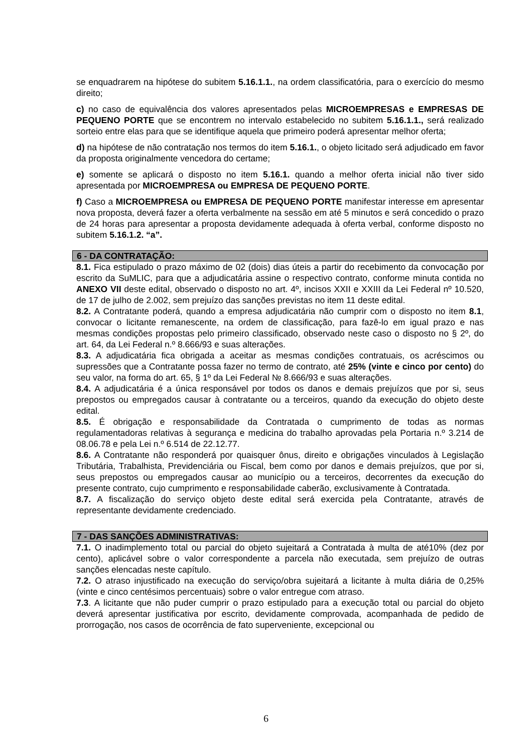se enquadrarem na hipótese do subitem 5.16.1.1., na ordem classificatória, para o exercício do mesmo direito;
c) no caso de equivalência dos valores apresentados pelas MICROEMPRESAS e EMPRESAS DE PEQUENO PORTE que se encontrem no intervalo estabelecido no subitem 5.16.1.1., será realizado sorteio entre elas para que se identifique aquela que primeiro poderá apresentar melhor oferta;
d) na hipótese de não contratação nos termos do item 5.16.1., o objeto licitado será adjudicado em favor da proposta originalmente vencedora do certame;
e) somente se aplicará o disposto no item 5.16.1. quando a melhor oferta inicial não tiver sido apresentada por MICROEMPRESA ou EMPRESA DE PEQUENO PORTE.
f) Caso a MICROEMPRESA ou EMPRESA DE PEQUENO PORTE manifestar interesse em apresentar nova proposta, deverá fazer a oferta verbalmente na sessão em até 5 minutos e será concedido o prazo de 24 horas para apresentar a proposta devidamente adequada à oferta verbal, conforme disposto no subitem 5.16.1.2. “a”.
6 - DA CONTRATAÇÃO:
8.1. Fica estipulado o prazo máximo de 02 (dois) dias úteis a partir do recebimento da convocação por escrito da SuMLIC, para que a adjudicatária assine o respectivo contrato, conforme minuta contida no ANEXO VII deste edital, observado o disposto no art. 4º, incisos XXII e XXIII da Lei Federal nº 10.520, de 17 de julho de 2.002, sem prejuízo das sanções previstas no item 11 deste edital.
8.2. A Contratante poderá, quando a empresa adjudicatária não cumprir com o disposto no item 8.1, convocar o licitante remanescente, na ordem de classificação, para fazê-lo em igual prazo e nas mesmas condições propostas pelo primeiro classificado, observado neste caso o disposto no § 2º, do art. 64, da Lei Federal n.º 8.666/93 e suas alterações.
8.3. A adjudicatária fica obrigada a aceitar as mesmas condições contratuais, os acréscimos ou supressões que a Contratante possa fazer no termo de contrato, até 25% (vinte e cinco por cento) do seu valor, na forma do art. 65, § 1º da Lei Federal № 8.666/93 e suas alterações.
8.4. A adjudicatária é a única responsável por todos os danos e demais prejuízos que por si, seus prepostos ou empregados causar à contratante ou a terceiros, quando da execução do objeto deste edital.
8.5. É obrigação e responsabilidade da Contratada o cumprimento de todas as normas regulamentadoras relativas à segurança e medicina do trabalho aprovadas pela Portaria n.º 3.214 de 08.06.78 e pela Lei n.º 6.514 de 22.12.77.
8.6. A Contratante não responderá por quaisquer ônus, direito e obrigações vinculados à Legislação Tributária, Trabalhista, Previdenciária ou Fiscal, bem como por danos e demais prejuízos, que por si, seus prepostos ou empregados causar ao município ou a terceiros, decorrentes da execução do presente contrato, cujo cumprimento e responsabilidade caberão, exclusivamente à Contratada.
8.7. A fiscalização do serviço objeto deste edital será exercida pela Contratante, através de representante devidamente credenciado.
7 - DAS SANÇÕES ADMINISTRATIVAS:
7.1. O inadimplemento total ou parcial do objeto sujeitará a Contratada à multa de até10% (dez por cento), aplicável sobre o valor correspondente a parcela não executada, sem prejuízo de outras sanções elencadas neste capítulo.
7.2. O atraso injustificado na execução do serviço/obra sujeitará a licitante à multa diária de 0,25% (vinte e cinco centésimos percentuais) sobre o valor entregue com atraso.
7.3. A licitante que não puder cumprir o prazo estipulado para a execução total ou parcial do objeto deverá apresentar justificativa por escrito, devidamente comprovada, acompanhada de pedido de prorrogação, nos casos de ocorrência de fato superveniente, excepcional ou
6